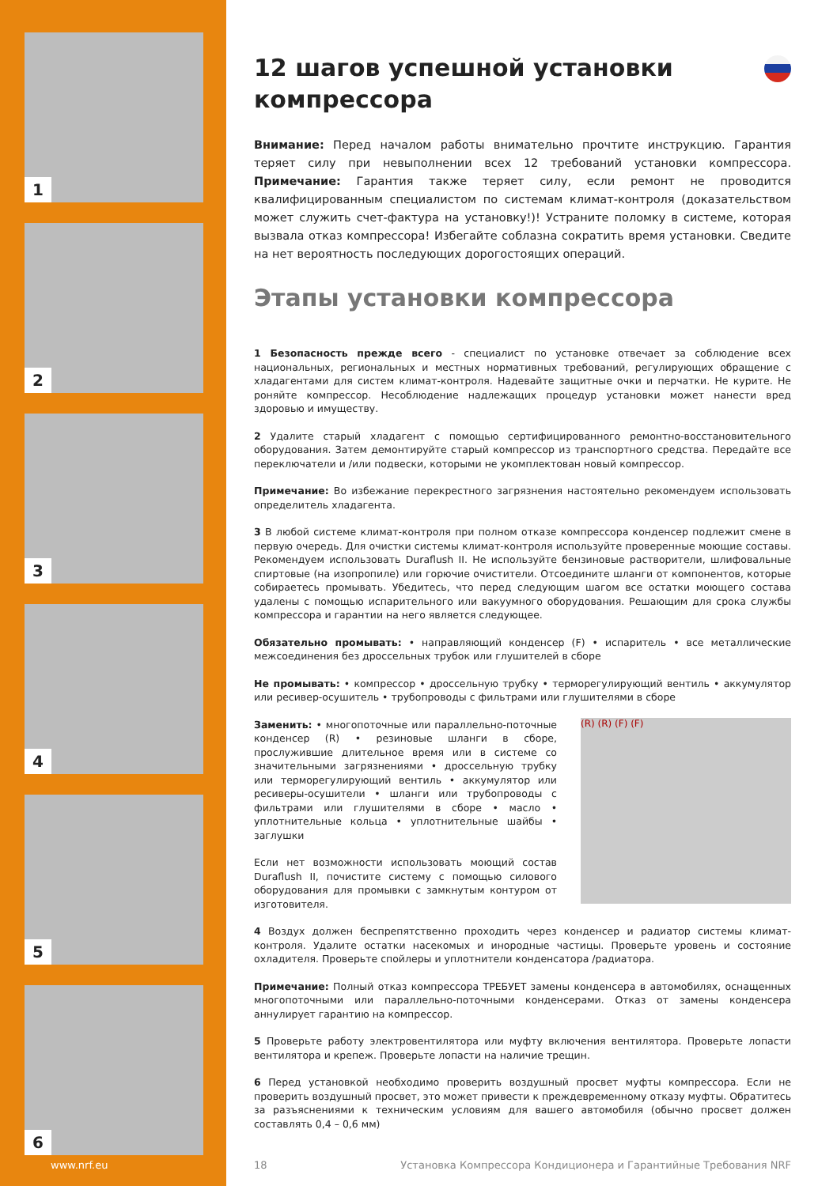1
2
3
4
5
6
www.nrf.eu
12 шагов успешной установки компрессора
Внимание: Перед началом работы внимательно прочтите инструкцию. Гарантия теряет силу при невыполнении всех 12 требований установки компрессора. Примечание: Гарантия также теряет силу, если ремонт не проводится квалифицированным специалистом по системам климат-контроля (доказательством может служить счет-фактура на установку!)! Устраните поломку в системе, которая вызвала отказ компрессора! Избегайте соблазна сократить время установки. Сведите на нет вероятность последующих дорогостоящих операций.
Этапы установки компрессора
1 Безопасность прежде всего - специалист по установке отвечает за соблюдение всех национальных, региональных и местных нормативных требований, регулирующих обращение с хладагентами для систем климат-контроля. Надевайте защитные очки и перчатки. Не курите. Не роняйте компрессор. Несоблюдение надлежащих процедур установки может нанести вред здоровью и имуществу.
2 Удалите старый хладагент с помощью сертифицированного ремонтно-восстановительного оборудования. Затем демонтируйте старый компрессор из транспортного средства. Передайте все переключатели и /или подвески, которыми не укомплектован новый компрессор.
Примечание: Во избежание перекрестного загрязнения настоятельно рекомендуем использовать определитель хладагента.
3 В любой системе климат-контроля при полном отказе компрессора конденсер подлежит смене в первую очередь. Для очистки системы климат-контроля используйте проверенные моющие составы. Рекомендуем использовать Duraflush II. Не используйте бензиновые растворители, шлифовальные спиртовые (на изопропиле) или горючие очистители. Отсоедините шланги от компонентов, которые собираетесь промывать. Убедитесь, что перед следующим шагом все остатки моющего состава удалены с помощью испарительного или вакуумного оборудования. Решающим для срока службы компрессора и гарантии на него является следующее.
Обязательно промывать: • направляющий конденсер (F) • испаритель • все металлические межсоединения без дроссельных трубок или глушителей в сборе
Не промывать: • компрессор • дроссельную трубку • терморегулирующий вентиль • аккумулятор или ресивер-осушитель • трубопроводы с фильтрами или глушителями в сборе
(R) (R) (F) (F)
Заменить: • многопоточные или параллельно-поточные конденсер (R) • резиновые шланги в сборе, прослужившие длительное время или в системе со значительными загрязнениями • дроссельную трубку или терморегулирующий вентиль • аккумулятор или ресиверы-осушители • шланги или трубопроводы с фильтрами или глушителями в сборе • масло • уплотнительные кольца • уплотнительные шайбы • заглушки
Если нет возможности использовать моющий состав Duraflush II, почистите систему с помощью силового оборудования для промывки с замкнутым контуром от изготовителя.
4 Воздух должен беспрепятственно проходить через конденсер и радиатор системы климат-контроля. Удалите остатки насекомых и инородные частицы. Проверьте уровень и состояние охладителя. Проверьте спойлеры и уплотнители конденсатора /радиатора.
Примечание: Полный отказ компрессора ТРЕБУЕТ замены конденсера в автомобилях, оснащенных многопоточными или параллельно-поточными конденсерами. Отказ от замены конденсера аннулирует гарантию на компрессор.
5 Проверьте работу электровентилятора или муфту включения вентилятора. Проверьте лопасти вентилятора и крепеж. Проверьте лопасти на наличие трещин.
6 Перед установкой необходимо проверить воздушный просвет муфты компрессора. Если не проверить воздушный просвет, это может привести к преждевременному отказу муфты. Обратитесь за разъяснениями к техническим условиям для вашего автомобиля (обычно просвет должен составлять 0,4 – 0,6 мм)
18 Установка Компрессора Кондиционера и Гарантийные Требования NRF